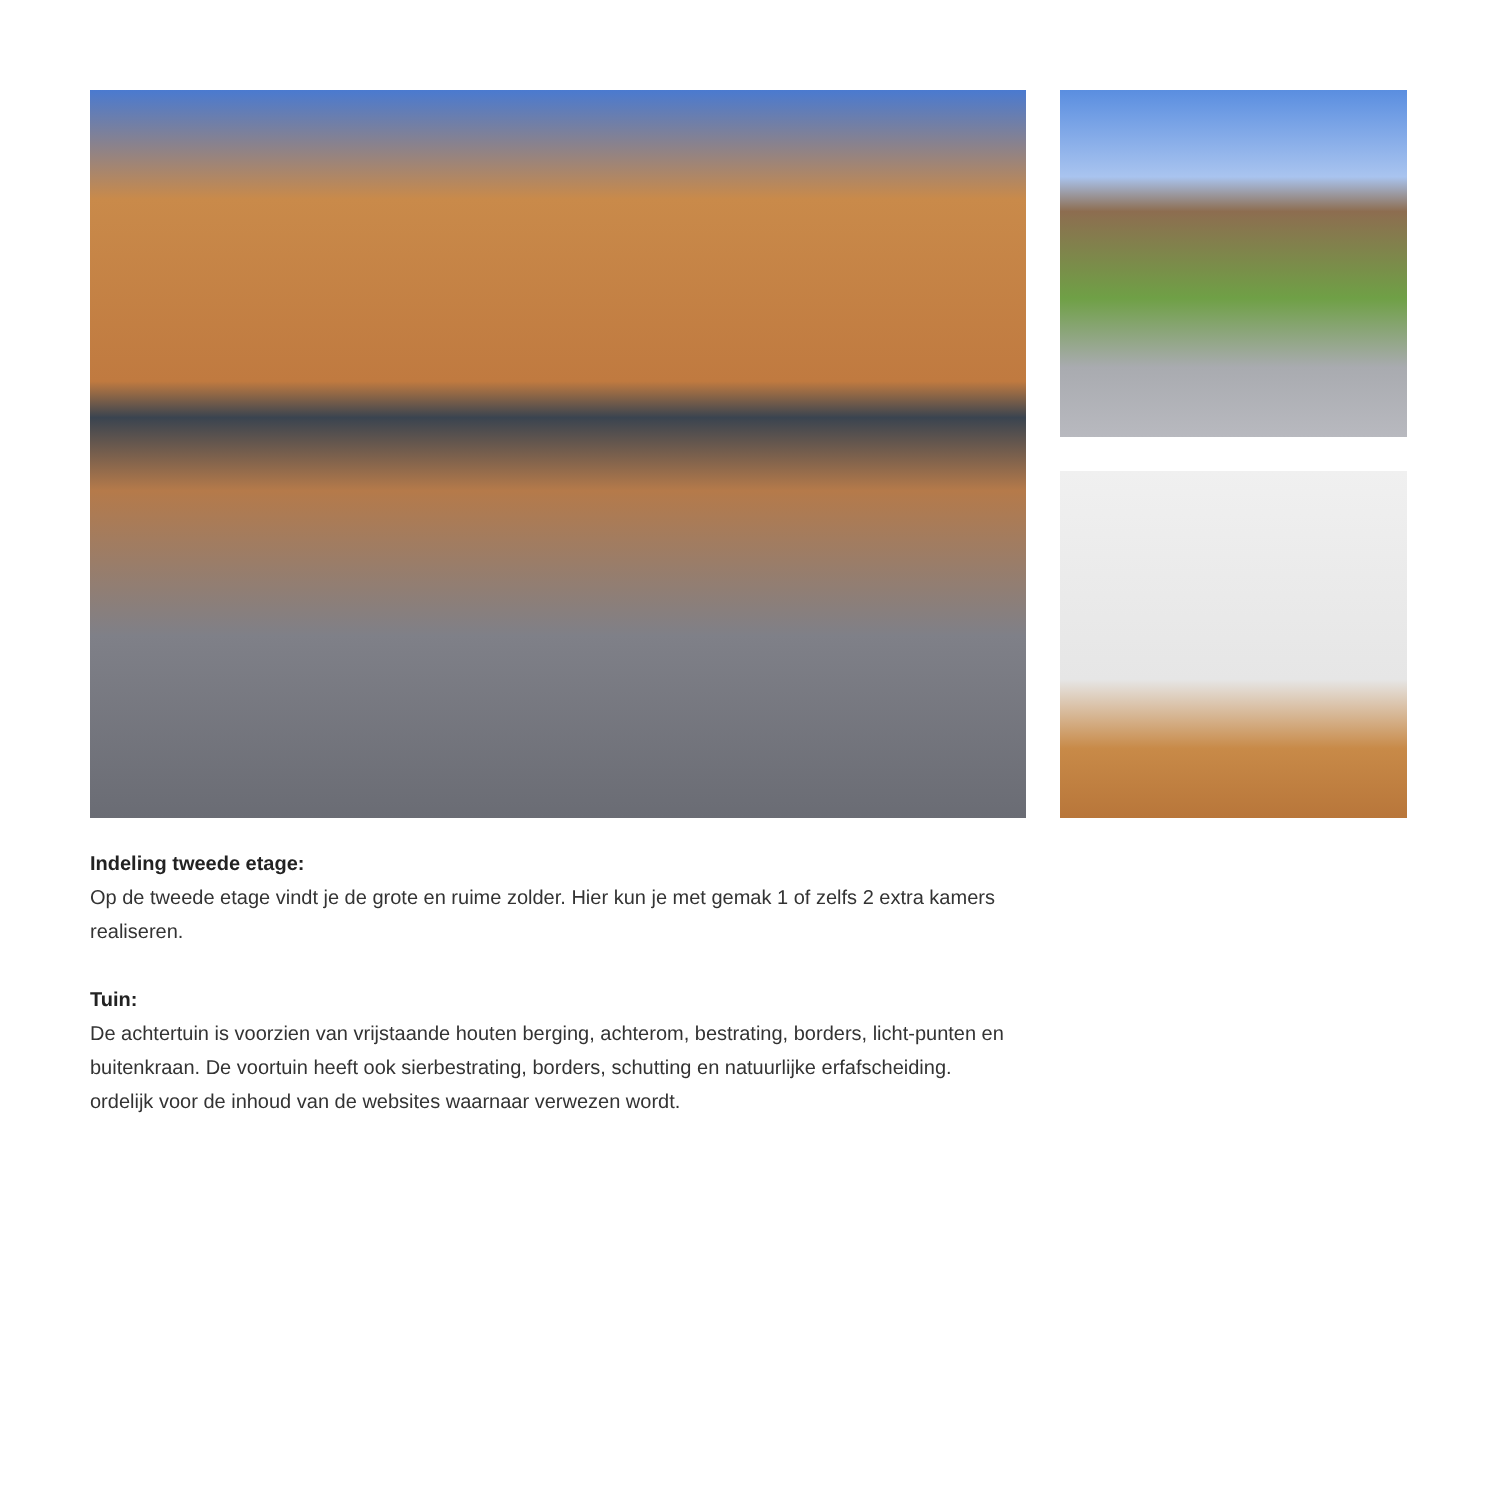Indeling tweede etage:
Op de tweede etage vindt je de grote en ruime zolder. Hier kun je met gemak 1 of zelfs 2 extra kamers realiseren.
Tuin:
De achtertuin is voorzien van vrijstaande houten berging, achterom, bestrating, borders, licht-punten en buitenkraan. De voortuin heeft ook sierbestrating, borders, schutting en natuurlijke erfafscheiding.
ordelijk voor de inhoud van de websites waarnaar verwezen wordt.